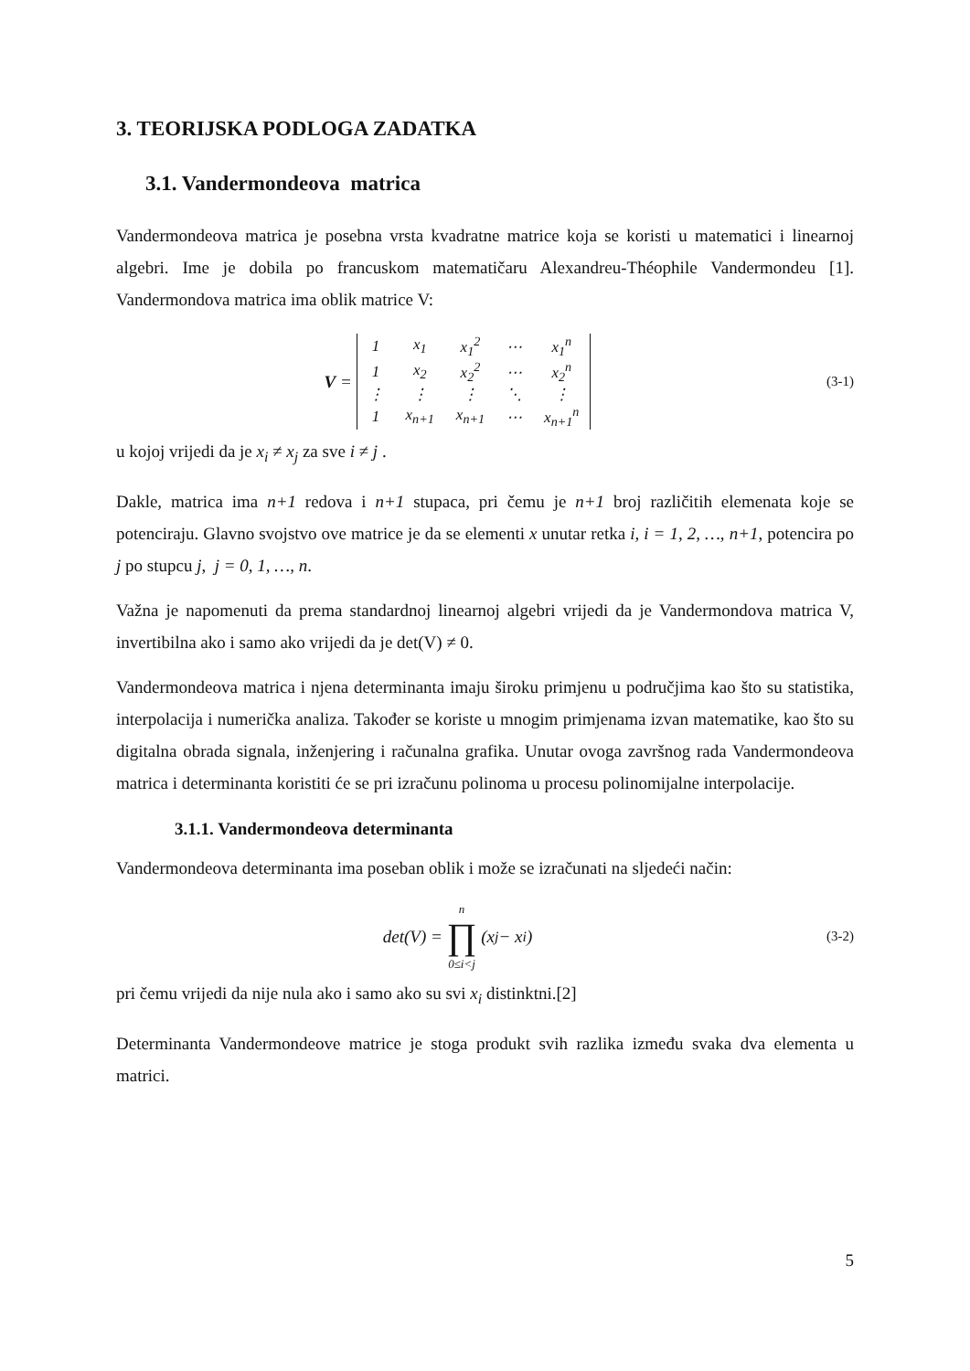3. TEORIJSKA PODLOGA ZADATKA
3.1. Vandermondeova matrica
Vandermondeova matrica je posebna vrsta kvadratne matrice koja se koristi u matematici i linearnoj algebri. Ime je dobila po francuskom matematičaru Alexandreu-Théophile Vandermondeu [1]. Vandermondova matrica ima oblik matrice V:
V =
| 1 | x<sub>1</sub> | x<sub>1</sub><sup>2</sup> | ⋯ | x<sub>1</sub><sup>n</sup> |
| 1 | x<sub>2</sub> | x<sub>2</sub><sup>2</sup> | ⋯ | x<sub>2</sub><sup>n</sup> |
| ⋮ | ⋮ | ⋮ | ⋱ | ⋮ |
| 1 | x<sub>n+1</sub> | x<sub>n+1</sub> | ⋯ | x<sub>n+1</sub><sup>n</sup> |
(3-1)
u kojoj vrijedi da je x<sub>i</sub> ≠ x<sub>j</sub> za sve i ≠ j .
Dakle, matrica ima n+1 redova i n+1 stupaca, pri čemu je n+1 broj različitih elemenata koje se potenciraju. Glavno svojstvo ove matrice je da se elementi x unutar retka i, i = 1, 2, …, n+1, potencira po j po stupcu j, j = 0, 1, …, n.
Važna je napomenuti da prema standardnoj linearnoj algebri vrijedi da je Vandermondova matrica V, invertibilna ako i samo ako vrijedi da je det(V) ≠ 0.
Vandermondeova matrica i njena determinanta imaju široku primjenu u područjima kao što su statistika, interpolacija i numerička analiza. Također se koriste u mnogim primjenama izvan matematike, kao što su digitalna obrada signala, inženjering i računalna grafika. Unutar ovoga završnog rada Vandermondeova matrica i determinanta koristiti će se pri izračunu polinoma u procesu polinomijalne interpolacije.
3.1.1. Vandermondeova determinanta
Vandermondeova determinanta ima poseban oblik i može se izračunati na sljedeći način:
det(V) = n ∏ 0≤i<j (x<sub>j</sub> − x<sub>i</sub>)
(3-2)
pri čemu vrijedi da nije nula ako i samo ako su svi x<sub>i</sub> distinktni.[2]
Determinanta Vandermondeove matrice je stoga produkt svih razlika između svaka dva elementa u matrici.
5